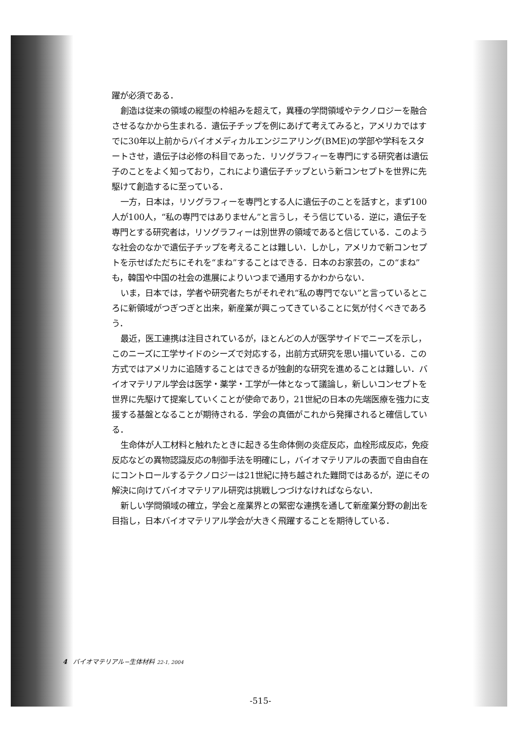躍が必須である．
創造は従来の領域の縦型の枠組みを超えて，異種の学問領域やテクノロジーを融合させるなかから生まれる．遺伝子チップを例にあげて考えてみると，アメリカではすでに30年以上前からバイオメディカルエンジニアリング(BME)の学部や学科をスタートさせ，遺伝子は必修の科目であった．リソグラフィーを専門にする研究者は遺伝子のことをよく知っており，これにより遺伝子チップという新コンセプトを世界に先駆けて創造するに至っている．
一方，日本は，リソグラフィーを専門とする人に遺伝子のことを話すと，まず100人が100人，“私の専門ではありません”と言うし，そう信じている．逆に，遺伝子を専門とする研究者は，リソグラフィーは別世界の領域であると信じている．このような社会のなかで遺伝子チップを考えることは難しい．しかし，アメリカで新コンセプトを示せばただちにそれを“まね”することはできる．日本のお家芸の，この“まね”も，韓国や中国の社会の進展によりいつまで通用するかわからない．
いま，日本では，学者や研究者たちがそれぞれ“私の専門でない”と言っているところに新領域がつぎつぎと出来，新産業が興こってきていることに気が付くべきであろう．
最近，医工連携は注目されているが，ほとんどの人が医学サイドでニーズを示し，このニーズに工学サイドのシーズで対応する，出前方式研究を思い描いている．この方式ではアメリカに追随することはできるが独創的な研究を進めることは難しい．バイオマテリアル学会は医学・薬学・工学が一体となって議論し，新しいコンセプトを世界に先駆けて提案していくことが使命であり，21世紀の日本の先端医療を強力に支援する基盤となることが期待される．学会の真価がこれから発揮されると確信している．
生命体が人工材料と触れたときに起きる生命体側の炎症反応，血栓形成反応，免疫反応などの異物認識反応の制御手法を明確にし，バイオマテリアルの表面で自由自在にコントロールするテクノロジーは21世紀に持ち越された難問ではあるが，逆にその解決に向けてバイオマテリアル研究は挑戦しつづけなければならない．
新しい学問領域の確立，学会と産業界との緊密な連携を通して新産業分野の創出を目指し，日本バイオマテリアル学会が大きく飛躍することを期待している．
4 バイオマテリアル−生体材料 22-1, 2004
-515-